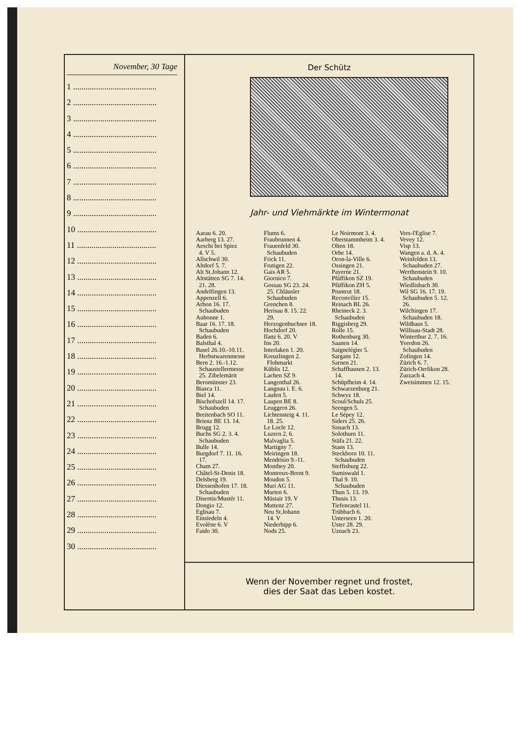November, 30 Tage
1 ........................................
2 ........................................
3 ........................................
4 ........................................
5 ........................................
6 ........................................
7 ........................................
8 ........................................
9 ........................................
10 ......................................
11 ......................................
12 ......................................
13 ......................................
14 ......................................
15 ......................................
16 ......................................
17 ......................................
18 ......................................
19 ......................................
20 ......................................
21 ......................................
22 ......................................
23 ......................................
24 ......................................
25 ......................................
26 ......................................
27 ......................................
28 ......................................
29 ......................................
30 ......................................
Der Schütz
Jahr- und Viehmärkte im Wintermonat
Aarau 6. 20.
Aarberg 13. 27.
Aeschi bei Spiez
4. V 5.
Allschwil 30.
Altdorf 5. 7.
Alt St.Johann 12.
Altstätten SG 7. 14.
21. 28.
Andelfingen 13.
Appenzell 6.
Arbon 16. 17.
Schaubuden
Aubonne 1.
Baar 16. 17. 18.
Schaubuden
Baden 6.
Balsthal 4.
Basel 26.10.-10.11.
Herbstwarenmesse
Bern 2. 16.-1.12.
Schaustellermesse
25. Zibelemärit
Beromünster 23.
Biasca 11.
Biel 14.
Bischofszell 14. 17.
Schaubuden
Breitenbach SO 11.
Brienz BE 13. 14.
Brugg 12.
Buchs SG 2. 3. 4.
Schaubuden
Bulle 14.
Burgdorf 7. 11. 16.
17.
Cham 27.
Châtel-St-Denis 18.
Delsberg 19.
Diessenhofen 17. 18.
Schaubuden
Disentis/Mustér 11.
Dongio 12.
Eglisau 7.
Einsiedeln 4.
Evolène 6. V
Faido 30.
Flums 6.
Fraubrunnen 4.
Frauenfeld 30.
Schaubuden
Frick 11.
Frutigen 22.
Gais AR 5.
Giornico 7.
Gossau SG 23. 24.
25. Chläusler
Schaubuden
Grenchen 8.
Herisau 8. 15. 22.
29.
Herzogenbuchsee 18.
Hochdorf 20.
Ilanz 6. 20. V
Ins 20.
Interlaken 1. 20.
Kreuzlingen 2.
Flohmarkt
Küblis 12.
Lachen SZ 9.
Langenthal 26.
Langnau i. E. 6.
Laufen 5.
Laupen BE 8.
Leuggern 26.
Lichtensteig 4. 11.
18. 25.
Le Locle 12.
Luzern 2. 6.
Malvaglia 5.
Martigny 7.
Meiringen 18.
Mendrisio 9.-11.
Monthey 20.
Montreux-Brent 9.
Moudon 5.
Muri AG 11.
Murten 6.
Müstair 19. V
Muttenz 27.
Neu St.Johann
14. V
Niederbipp 6.
Nods 25.
Le Noirmont 3. 4.
Oberstammheim 3. 4.
Olten 18.
Orbe 14.
Oron-la-Ville 6.
Ossingen 21.
Payerne 21.
Pfäffikon SZ 19.
Pfäffikon ZH 5.
Pruntrut 18.
Reconvilier 15.
Reinach BL 26.
Rheineck 2. 3.
Schaubuden
Riggisberg 29.
Rolle 15.
Rothenburg 30.
Saanen 14.
Saignelégier 5.
Sargans 12.
Sarnen 21.
Schaffhausen 2. 13.
14.
Schüpfheim 4. 14.
Schwarzenburg 21.
Schwyz 18.
Scoul/Schuls 25.
Seengen 5.
Le Sépey 12.
Siders 25. 26.
Sissach 13.
Solothurn 11.
Stäfa 21. 22.
Stans 13.
Steckborn 10. 11.
Schaubuden
Steffisburg 22.
Sumiswald 1.
Thal 9. 10.
Schaubuden
Thun 5. 13. 19.
Thusis 13.
Tiefencastel 11.
Trübbach 6.
Unterseen 1. 20.
Uster 28. 29.
Uznach 23.
Vers-l'Eglise 7.
Vevey 12.
Visp 13.
Wangen a. d. A. 4.
Weinfelden 13.
Schaubuden 27.
Werthenstein 9. 10.
Schaubuden
Wiedlisbach 30.
Wil SG 16. 17. 19.
Schaubuden 5. 12.
26.
Wilchingen 17.
Schaubuden 18.
Wildhaus 5.
Willisau-Stadt 28.
Winterthur 2. 7. 16.
Yverdon 26.
Schaubuden
Zofingen 14.
Zürich 6. 7.
Zürich-Oerlikon 28.
Zurzach 4.
Zweisimmen 12. 15.
Wenn der November regnet und frostet,
dies der Saat das Leben kostet.